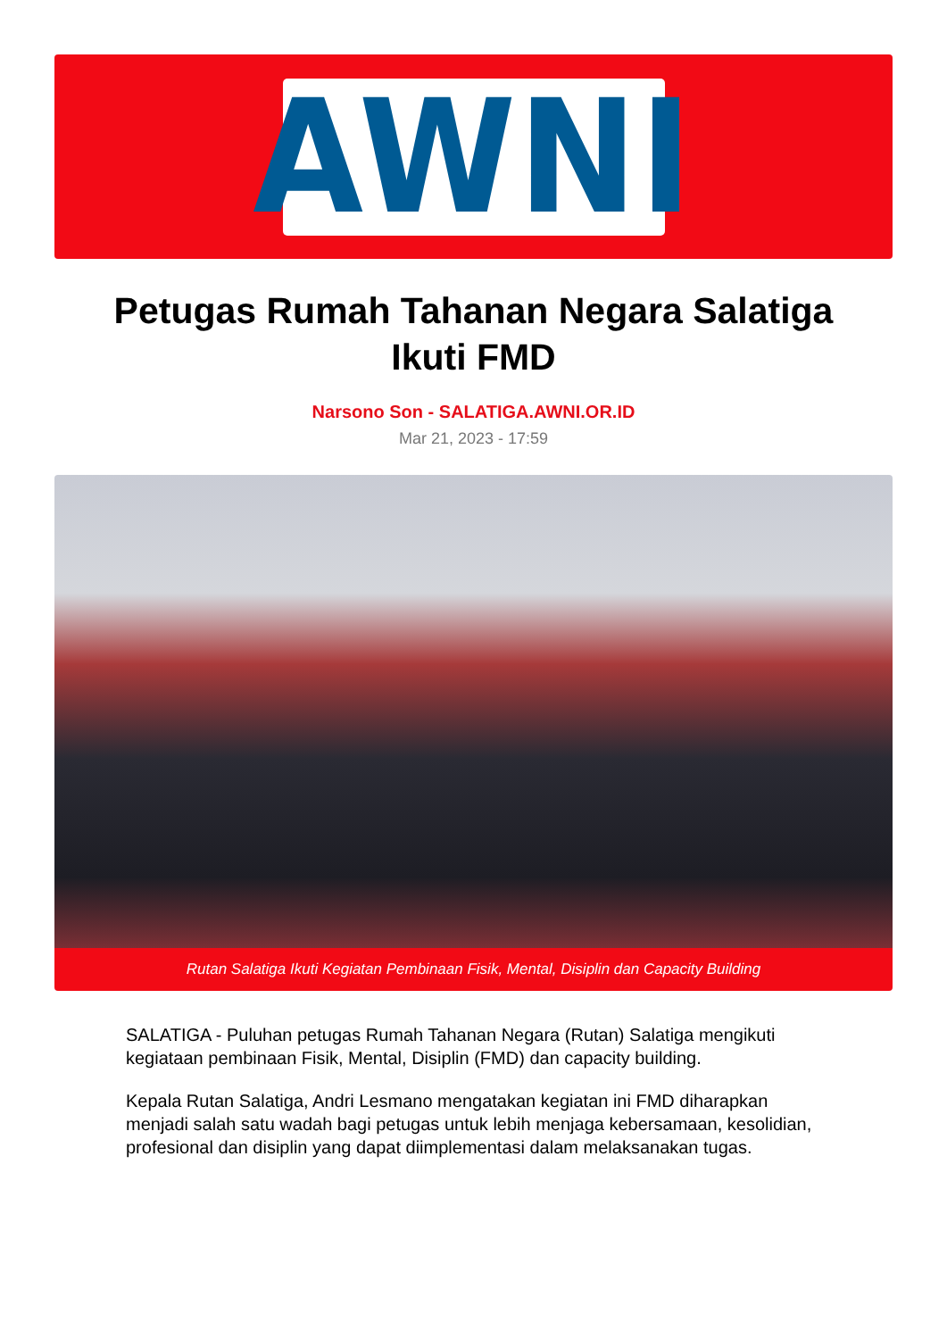AWNI
Petugas Rumah Tahanan Negara Salatiga Ikuti FMD
Narsono Son - SALATIGA.AWNI.OR.ID
Mar 21, 2023 - 17:59
Rutan Salatiga Ikuti Kegiatan Pembinaan Fisik, Mental, Disiplin dan Capacity Building
SALATIGA - Puluhan petugas Rumah Tahanan Negara (Rutan) Salatiga mengikuti kegiataan pembinaan Fisik, Mental, Disiplin (FMD) dan capacity building.
Kepala Rutan Salatiga, Andri Lesmano mengatakan kegiatan ini FMD diharapkan menjadi salah satu wadah bagi petugas untuk lebih menjaga kebersamaan, kesolidian, profesional dan disiplin yang dapat diimplementasi dalam melaksanakan tugas.